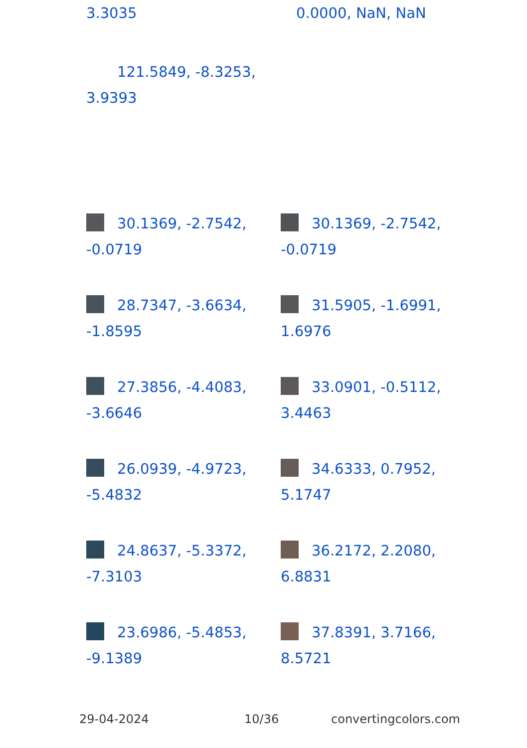3.3035 0.0000, NaN, NaN
121.5849, -8.3253,
3.9393
30.1369, -2.7542,
-0.0719
30.1369, -2.7542,
-0.0719
28.7347, -3.6634,
-1.8595
31.5905, -1.6991,
1.6976
27.3856, -4.4083,
-3.6646
33.0901, -0.5112,
3.4463
26.0939, -4.9723,
-5.4832
34.6333, 0.7952,
5.1747
24.8637, -5.3372,
-7.3103
36.2172, 2.2080,
6.8831
23.6986, -5.4853,
-9.1389
37.8391, 3.7166,
8.5721
29-04-2024 10/36 convertingcolors.com